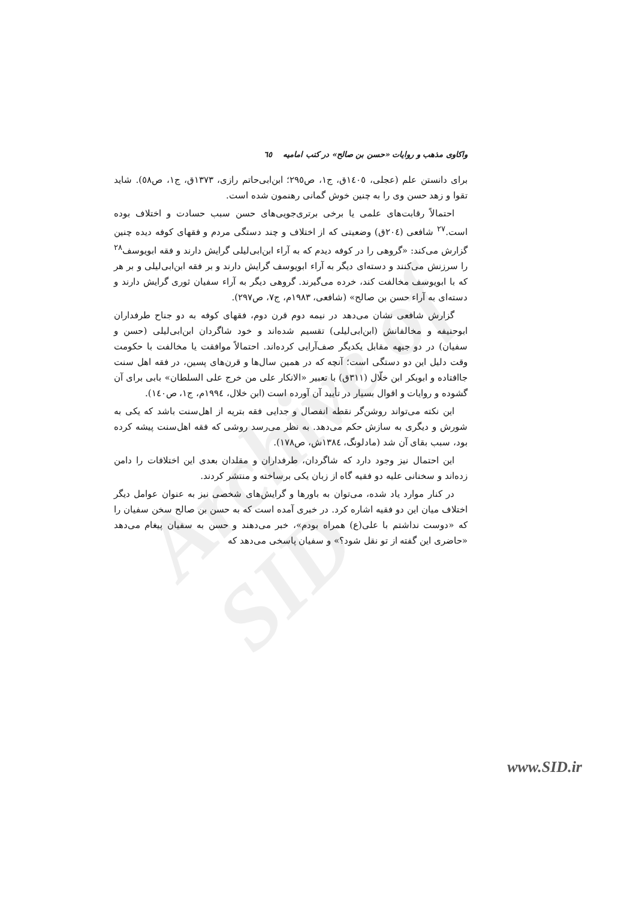Archive of SID
واکاوی مذهب و روایات «حسن بن صالح» در کتب امامیه ٦٥
برای دانستن علم (عجلی، ١٤٠٥ق، ج١، ص٢٩٥؛ ابن‌ابی‌حاتم رازی، ١٣٧٣ق، ج١، ص٥٨). شاید تقوا و زهد حسن وی را به چنین خوش گمانی رهنمون شده است.
احتمالاً رقابت‌های علمی یا برخی برتری‌جویی‌های حسن سبب حسادت و اختلاف بوده است.<sup>٢٧</sup> شافعی (٢٠٤ق) وضعیتی که از اختلاف و چند دستگی مردم و فقهای کوفه دیده چنین گزارش می‌کند: «گروهی را در کوفه دیدم که به آراء ابن‌ابی‌لیلی گرایش دارند و فقه ابویوسف<sup>٢٨</sup> را سرزنش می‌کنند و دسته‌ای دیگر به آراء ابویوسف گرایش دارند و بر فقه ابن‌ابی‌لیلی و بر هر که با ابویوسف مخالفت کند، خرده می‌گیرند. گروهی دیگر به آراء سفیان ثوری گرایش دارند و دسته‌ای به آراء حسن بن صالح» (شافعی، ١٩٨٣م، ج٧، ص٢٩٧).
گزارش شافعی نشان می‌دهد در نیمه دوم قرن دوم، فقهای کوفه به دو جناح طرفداران ابوحنیفه و مخالفانش (ابن‌ابی‌لیلی) تقسیم شده‌اند و خود شاگردان ابن‌ابی‌لیلی (حسن و سفیان) در دو جبهه مقابل یکدیگر صف‌آرایی کرده‌اند. احتمالاً موافقت یا مخالفت با حکومت وقت دلیل این دو دستگی است؛ آنچه که در همین سال‌ها و قرن‌های پسین، در فقه اهل سنت جاافتاده و ابوبکر ابن خلّال (٣١١ق) با تعبیر «الانکار علی من خرج علی السلطان» بابی برای آن گشوده و روایات و اقوال بسیار در تأیید آن آورده است (ابن خلال، ١٩٩٤م، ج١، ص١٤٠).
این نکته می‌تواند روشن‌گر نقطه انفصال و جدایی فقه بتریه از اهل‌سنت باشد که یکی به شورش و دیگری به سازش حکم می‌دهد. به نظر می‌رسد روشی که فقه اهل‌سنت پیشه کرده بود، سبب بقای آن شد (مادلونگ، ١٣٨٤ش، ص١٧٨).
این احتمال نیز وجود دارد که شاگردان، طرفداران و مقلدان بعدی این اختلافات را دامن زده‌اند و سخنانی علیه دو فقیه گاه از زبان یکی برساخته و منتشر کردند.
در کنار موارد یاد شده، می‌توان به باورها و گرایش‌های شخصی نیز به عنوان عوامل دیگر اختلاف میان این دو فقیه اشاره کرد. در خبری آمده است که به حسن بن صالح سخن سفیان را که «دوست نداشتم با علی(ع) همراه بودم»، خبر می‌دهند و حسن به سفیان پیغام می‌دهد «حاضری این گفته از تو نقل شود؟» و سفیان پاسخی می‌دهد که
www.SID.ir